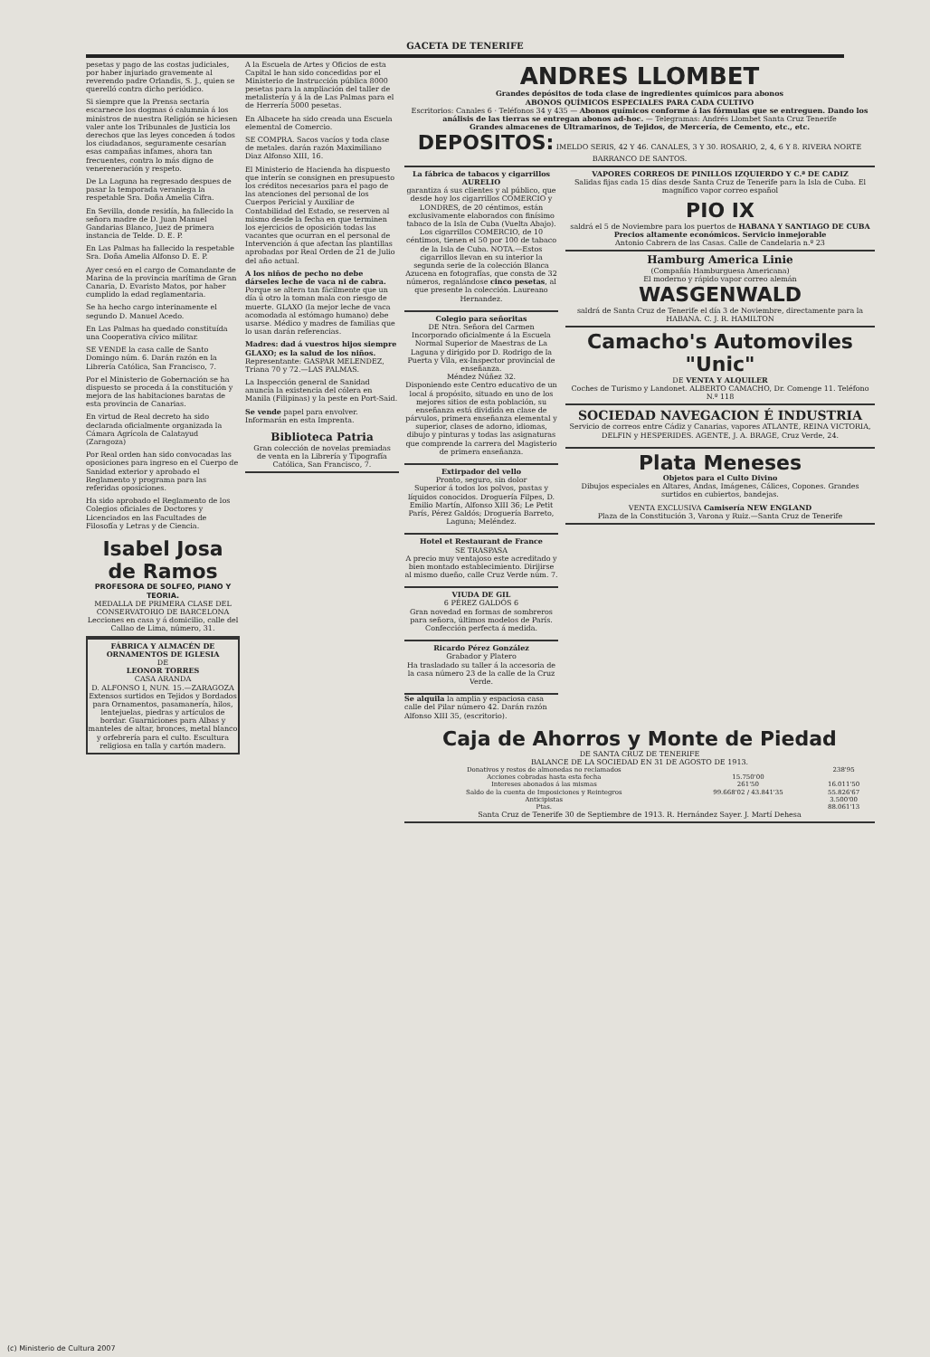GACETA DE TENERIFE
pesetas y pago de las costas judiciales, por haber injuriado gravemente al reverendo padre Orlandis, S. J., quien se querelló contra dicho periódico.
Si siempre que la Prensa sectaria escarnece los dogmas ó calumnia á los ministros de nuestra Religión se hiciesen valer ante los Tribunales de Justicia los derechos que las leyes conceden á todos los ciudadanos, seguramente cesarían esas campañas infames, ahora tan frecuentes, contra lo más digno de venereneración y respeto.
De La Laguna ha regresado despues de pasar la temporada veraniega la respetable Sra. Doña Amelia Cifra.
En Sevilla, donde residía, ha fallecido la señora madre de D. Juan Manuel Gandarias Blanco, Juez de primera instancia de Telde. D. E. P.
En Las Palmas ha fallecido la respetable Sra. Doña Amelia Alfonso D. E. P.
Ayer cesó en el cargo de Comandante de Marina de la provincia marítima de Gran Canaria, D. Evaristo Matos, por haber cumplido la edad reglamentaria.
Se ha hecho cargo interinamente el segundo D. Manuel Acedo.
En Las Palmas ha quedado constituída una Cooperativa cívico militar.
SE VENDE la casa calle de Santo Domingo núm. 6. Darán razón en la Librería Católica, San Francisco, 7.
Por el Ministerio de Gobernación se ha dispuesto se proceda á la constitución y mejora de las habitaciones baratas de esta provincia de Canarias.
En virtud de Real decreto ha sido declarada oficialmente organizada la Cámara Agrícola de Calatayud (Zaragoza)
Por Real orden han sido convocadas las oposiciones para ingreso en el Cuerpo de Sanidad exterior y aprobado el Reglamento y programa para las referidas oposiciones.
Ha sido aprobado el Reglamento de los Colegios oficiales de Doctores y Licenciados en las Facultades de Filosofía y Letras y de Ciencia.
Isabel Josa de Ramos
PROFESORA DE SOLFEO, PIANO Y TEORIA.
MEDALLA DE PRIMERA CLASE DEL CONSERVATORIO DE BARCELONA
Lecciones en casa y á domicilio, calle del Callao de Lima, número, 31.
FÁBRICA Y ALMACÉN DE ORNAMENTOS DE IGLESIA
DE
LEONOR TORRES
CASA ARANDA
D. ALFONSO I, NUN. 15.—ZARAGOZA
Extensos surtidos en Tejidos y Bordados para Ornamentos, pasamanería, hilos, lentejuelas, piedras y artículos de bordar. Guarniciones para Albas y manteles de altar, bronces, metal blanco y orfebrería para el culto. Escultura religiosa en talla y cartón madera.
A la Escuela de Artes y Oficios de esta Capital le han sido concedidas por el Ministerio de Instrucción pública 8000 pesetas para la ampliación del taller de metalistería y á la de Las Palmas para el de Herrería 5000 pesetas.
En Albacete ha sido creada una Escuela elemental de Comercio.
SE COMPRA. Sacos vacíos y toda clase de metales. darán razón Maximiliano Diaz Alfonso XIII, 16.
El Ministerio de Hacienda ha dispuesto que interín se consignen en presupuesto los créditos necesarios para el pago de las atenciones del personal de los Cuerpos Pericial y Auxiliar de Contabilidad del Estado, se reserven al mismo desde la fecha en que terminen los ejercicios de oposición todas las vacantes que ocurran en el personal de Intervención á que afectan las plantillas aprobadas por Real Orden de 21 de Julio del año actual.
A los niños de pecho no debe dárseles leche de vaca ni de cabra. Porque se altera tan fácilmente que un día ú otro la toman mala con riesgo de muerte. GLAXO (la mejor leche de vaca acomodada al estómago humano) debe usarse. Médico y madres de familias que lo usan darán referencias.
Madres: dad á vuestros hijos siempre GLAXO; es la salud de los niños. Representante: GASPAR MELENDEZ, Triana 70 y 72.—LAS PALMAS.
La Inspección general de Sanidad anuncia la existencia del cólera en Manila (Filipinas) y la peste en Port-Said.
Se vende papel para envolver. Informarán en esta Imprenta.
Biblioteca Patria
Gran colección de novelas premiadas
de venta en la Librería y Tipografía Católica, San Francisco, 7.
ANDRES LLOMBET
Grandes depósitos de toda clase de ingredientes químicos para abonos
ABONOS QUÍMICOS ESPECIALES PARA CADA CULTIVO
Escritorios: Canales 6 · Teléfonos 34 y 435 — Abonos químicos conforme á las fórmulas que se entreguen. Dando los análisis de las tierras se entregan abonos ad-hoc. — Telegramas: Andrés Llombet Santa Cruz Tenerife
Grandes almacenes de Ultramarinos, de Tejidos, de Mercería, de Cemento, etc., etc.
DEPOSITOS: IMELDO SERIS, 42 Y 46. CANALES, 3 Y 30. ROSARIO, 2, 4, 6 Y 8. RIVERA NORTE BARRANCO DE SANTOS.
La fábrica de tabacos y cigarrillos AURELIO
garantiza á sus clientes y al público, que desde hoy los cigarrillos COMERCIO y LONDRES, de 20 céntimos, están exclusivamente elaborados con finísimo tabaco de la Isla de Cuba (Vuelta Abajo). Los cigarrillos COMERCIO, de 10 céntimos, tienen el 50 por 100 de tabaco de la Isla de Cuba. NOTA.—Estos cigarrillos llevan en su interior la segunda serie de la colección Blanca Azucena en fotografías, que consta de 32 números, regalándose cinco pesetas, al que presente la colección. Laureano Hernandez.
Colegio para señoritas
DE Ntra. Señora del Carmen
Incorporado oficialmente á la Escuela Normal Superior de Maestras de La Laguna y dirigido por D. Rodrigo de la Puerta y Vila, ex-Inspector provincial de enseñanza.
Méndez Núñez 32.
Disponiendo este Centro educativo de un local á propósito, situado en uno de los mejores sitios de esta población, su enseñanza está dividida en clase de párvulos, primera enseñanza elemental y superior, clases de adorno, idiomas, dibujo y pinturas y todas las asignaturas que comprende la carrera del Magisterio de primera enseñanza.
Extirpador del vello
Pronto, seguro, sin dolor
Superior á todos los polvos, pastas y líquidos conocidos. Droguería Filpes, D. Emilio Martín, Alfonso XIII 36; Le Petit París, Pérez Galdós; Droguería Barreto, Laguna; Meléndez.
Hotel et Restaurant de France
SE TRASPASA
A precio muy ventajoso este acreditado y bien montado establecimiento. Dirijirse al mismo dueño, calle Cruz Verde núm. 7.
VIUDA DE GIL
6 PÉREZ GALDÓS 6
Gran novedad en formas de sombreros para señora, últimos modelos de París. Confección perfecta á medida.
Ricardo Pérez González
Grabador y Platero
Ha trasladado su taller á la accesoria de la casa número 23 de la calle de la Cruz Verde.
Se alquila la amplia y espaciosa casa calle del Pilar número 42. Darán razón Alfonso XIII 35, (escritorio).
VAPORES CORREOS DE PINILLOS IZQUIERDO Y C.ª DE CADIZ
Salidas fijas cada 15 días desde Santa Cruz de Tenerife para la Isla de Cuba. El magnífico vapor correo español
PIO IX
saldrá el 5 de Noviembre para los puertos de HABANA Y SANTIAGO DE CUBA
Precios altamente económicos. Servicio inmejorable
Antonio Cabrera de las Casas. Calle de Candelaria n.º 23
Hamburg America Linie
(Compañía Hamburguesa Americana)
El moderno y rápido vapor correo alemán WASGENWALD
saldrá de Santa Cruz de Tenerife el día 3 de Noviembre, directamente para la HABANA. C. J. R. HAMILTON
Camacho's Automoviles "Unic"
DE VENTA Y ALQUILER
Coches de Turismo y Landonet. ALBERTO CAMACHO, Dr. Comenge 11. Teléfono N.º 118
SOCIEDAD NAVEGACION É INDUSTRIA
Servicio de correos entre Cádiz y Canarias, vapores ATLANTE, REINA VICTORIA, DELFIN y HESPERIDES. AGENTE, J. A. BRAGE, Cruz Verde, 24.
Plata Meneses
Objetos para el Culto Divino
Dibujos especiales en Altares, Andas, Imágenes, Cálices, Copones. Grandes surtidos en cubiertos, bandejas.
VENTA EXCLUSIVA Camisería NEW ENGLAND
Plaza de la Constitución 3, Varona y Ruiz.—Santa Cruz de Tenerife
Caja de Ahorros y Monte de Piedad
DE SANTA CRUZ DE TENERIFE
BALANCE DE LA SOCIEDAD EN 31 DE AGOSTO DE 1913.
| Donativos y restos de almonedas no reclamados | | 238'95 |
| Acciones cobradas hasta esta fecha | 15.750'00 | |
| Intereses abonados á las mismas | 261'50 | 16.011'50 |
| Saldo de la cuenta de Imposiciones y Reintegros | 99.668'02 / 43.841'35 | 55.826'67 |
| Anticipistas | | 3.500'00 |
| Ptas. | | 88.061'13 |
Santa Cruz de Tenerife 30 de Septiembre de 1913. R. Hernández Sayer. J. Martí Dehesa
(c) Ministerio de Cultura 2007